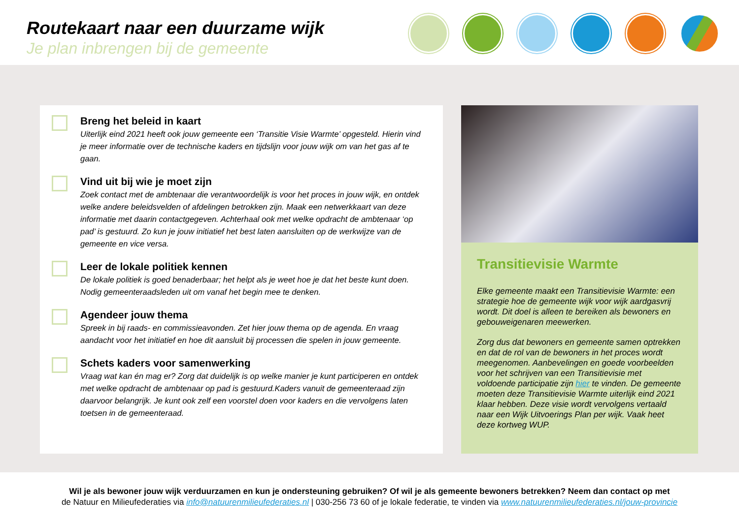Routekaart naar een duurzame wijk
Je plan inbrengen bij de gemeente
Breng het beleid in kaart
Uiterlijk eind 2021 heeft ook jouw gemeente een ‘Transitie Visie Warmte’ opgesteld. Hierin vind je meer informatie over de technische kaders en tijdslijn voor jouw wijk om van het gas af te gaan.
Vind uit bij wie je moet zijn
Zoek contact met de ambtenaar die verantwoordelijk is voor het proces in jouw wijk, en ontdek welke andere beleidsvelden of afdelingen betrokken zijn. Maak een netwerkkaart van deze informatie met daarin contactgegeven. Achterhaal ook met welke opdracht de ambtenaar ‘op pad’ is gestuurd. Zo kun je jouw initiatief het best laten aansluiten op de werkwijze van de gemeente en vice versa.
Leer de lokale politiek kennen
De lokale politiek is goed benaderbaar; het helpt als je weet hoe je dat het beste kunt doen. Nodig gemeenteraadsleden uit om vanaf het begin mee te denken.
Agendeer jouw thema
Spreek in bij raads- en commissieavonden. Zet hier jouw thema op de agenda. En vraag aandacht voor het initiatief en hoe dit aansluit bij processen die spelen in jouw gemeente.
Schets kaders voor samenwerking
Vraag wat kan én mag er? Zorg dat duidelijk is op welke manier je kunt participeren en ontdek met welke opdracht de ambtenaar op pad is gestuurd.Kaders vanuit de gemeenteraad zijn daarvoor belangrijk. Je kunt ook zelf een voorstel doen voor kaders en die vervolgens laten toetsen in de gemeenteraad.
Transitievisie Warmte
Elke gemeente maakt een Transitievisie Warmte: een strategie hoe de gemeente wijk voor wijk aardgasvrij wordt. Dit doel is alleen te bereiken als bewoners en gebouweigenaren meewerken.
Zorg dus dat bewoners en gemeente samen optrekken en dat de rol van de bewoners in het proces wordt meegenomen. Aanbevelingen en goede voorbeelden voor het schrijven van een Transitievisie met voldoende participatie zijn hier te vinden. De gemeente moeten deze Transitievisie Warmte uiterlijk eind 2021 klaar hebben. Deze visie wordt vervolgens vertaald naar een Wijk Uitvoerings Plan per wijk. Vaak heet deze kortweg WUP.
Wil je als bewoner jouw wijk verduurzamen en kun je ondersteuning gebruiken? Of wil je als gemeente bewoners betrekken? Neem dan contact op met
de Natuur en Milieufederaties via info@natuurenmilieufederaties.nl | 030-256 73 60 of je lokale federatie, te vinden via www.natuurenmilieufederaties.nl/jouw-provincie